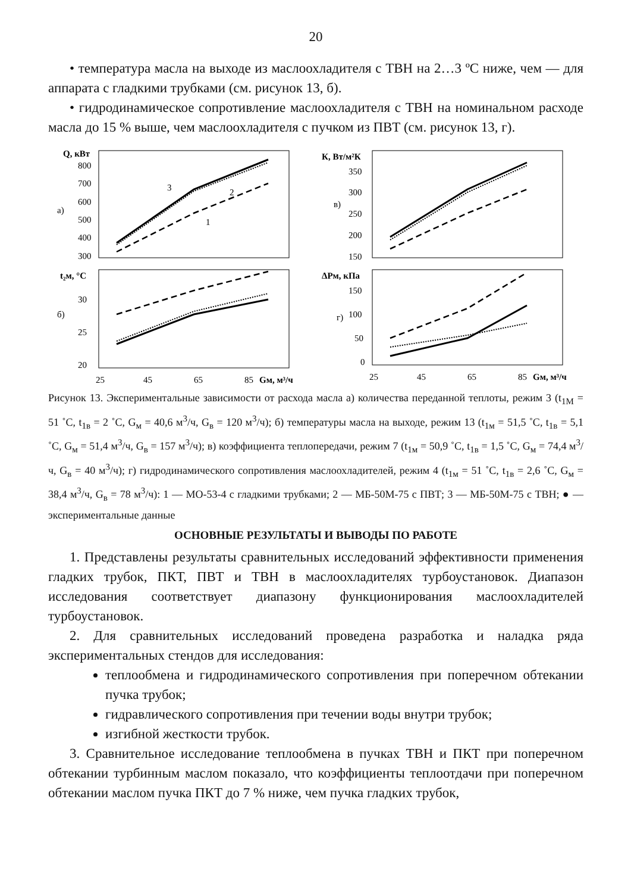20
• температура масла на выходе из маслоохладителя с ТВН на 2…3 ºС ниже, чем — для аппарата с гладкими трубками (см. рисунок 13, б).
• гидродинамическое сопротивление маслоохладителя с ТВН на номинальном расходе масла до 15 % выше, чем маслоохладителя с пучком из ПВТ (см. рисунок 13, г).
Q, кВт
800
700
600
500
400
300
а)
3
2
1
К, Вт/м²К
350
300
250
200
150
в)
t₂м, °C
30
25
20
б)
25
45
65
85
Gм, м³/ч
ΔPм, кПа
150
100
50
0
г)
25
45
65
85
Gм, м³/ч
Рисунок 13. Экспериментальные зависимости от расхода масла а) количества переданной теплоты, режим 3 (t<sub>1М</sub> = 51 ˚С, t<sub>1в</sub> = 2 ˚С, G<sub>м</sub> = 40,6 м<sup>3</sup>/ч, G<sub>в</sub> = 120 м<sup>3</sup>/ч); б) температуры масла на выходе, режим 13 (t<sub>1м</sub> = 51,5 ˚С, t<sub>1в</sub> = 5,1 ˚С, G<sub>м</sub> = 51,4 м<sup>3</sup>/ч, G<sub>в</sub> = 157 м<sup>3</sup>/ч); в) коэффициента теплопередачи, режим 7 (t<sub>1м</sub> = 50,9 ˚С, t<sub>1в</sub> = 1,5 ˚С, G<sub>м</sub> = 74,4 м<sup>3</sup>/ч, G<sub>в</sub> = 40 м<sup>3</sup>/ч); г) гидродинамического сопротивления маслоохладителей, режим 4 (t<sub>1м</sub> = 51 ˚С, t<sub>1в</sub> = 2,6 ˚С, G<sub>м</sub> = 38,4 м<sup>3</sup>/ч, G<sub>в</sub> = 78 м<sup>3</sup>/ч): 1 — МО-53-4 с гладкими трубками; 2 — МБ-50М-75 с ПВТ; 3 — МБ-50М-75 с ТВН; ● — экспериментальные данные
ОСНОВНЫЕ РЕЗУЛЬТАТЫ И ВЫВОДЫ ПО РАБОТЕ
1. Представлены результаты сравнительных исследований эффективности применения гладких трубок, ПКТ, ПВТ и ТВН в маслоохладителях турбоустановок. Диапазон исследования соответствует диапазону функционирования маслоохладителей турбоустановок.
2. Для сравнительных исследований проведена разработка и наладка ряда экспериментальных стендов для исследования:
теплообмена и гидродинамического сопротивления при поперечном обтекании пучка трубок;
гидравлического сопротивления при течении воды внутри трубок;
изгибной жесткости трубок.
3. Сравнительное исследование теплообмена в пучках ТВН и ПКТ при поперечном обтекании турбинным маслом показало, что коэффициенты теплоотдачи при поперечном обтекании маслом пучка ПКТ до 7 % ниже, чем пучка гладких трубок,